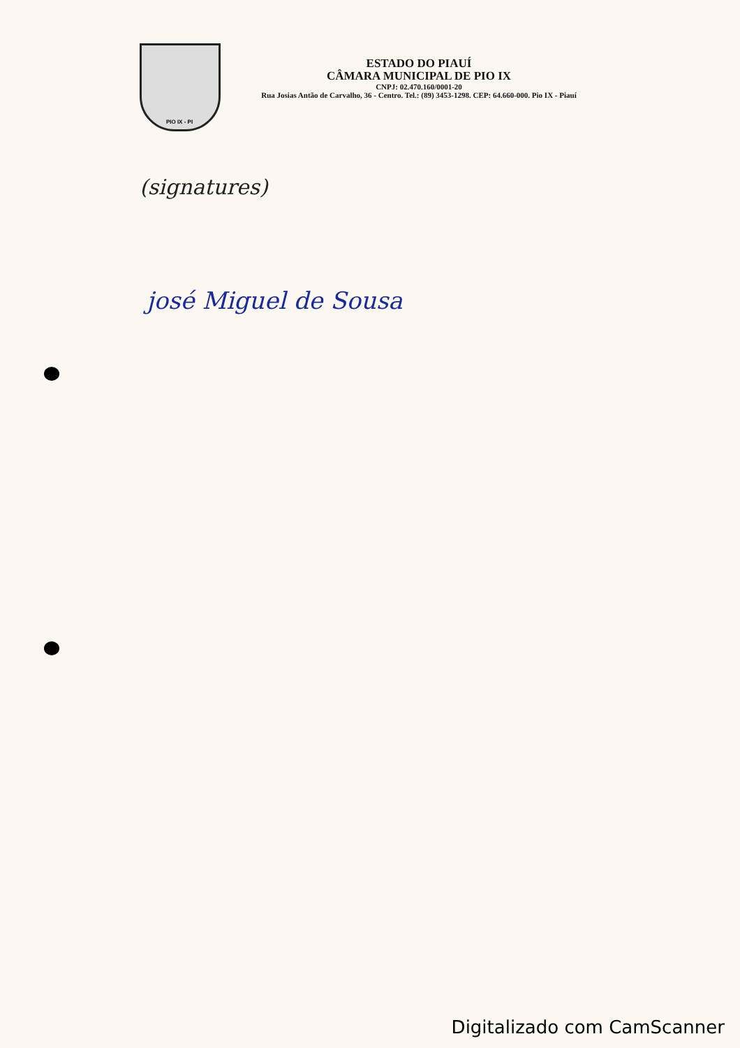PIO IX - PI
ESTADO DO PIAUÍ
CÂMARA MUNICIPAL DE PIO IX
CNPJ: 02.470.160/0001-20
Rua Josias Antão de Carvalho, 36 - Centro. Tel.: (89) 3453-1298. CEP: 64.660-000. Pio IX - Piauí
(signatures)
josé Miguel de Sousa
Digitalizado com CamScanner